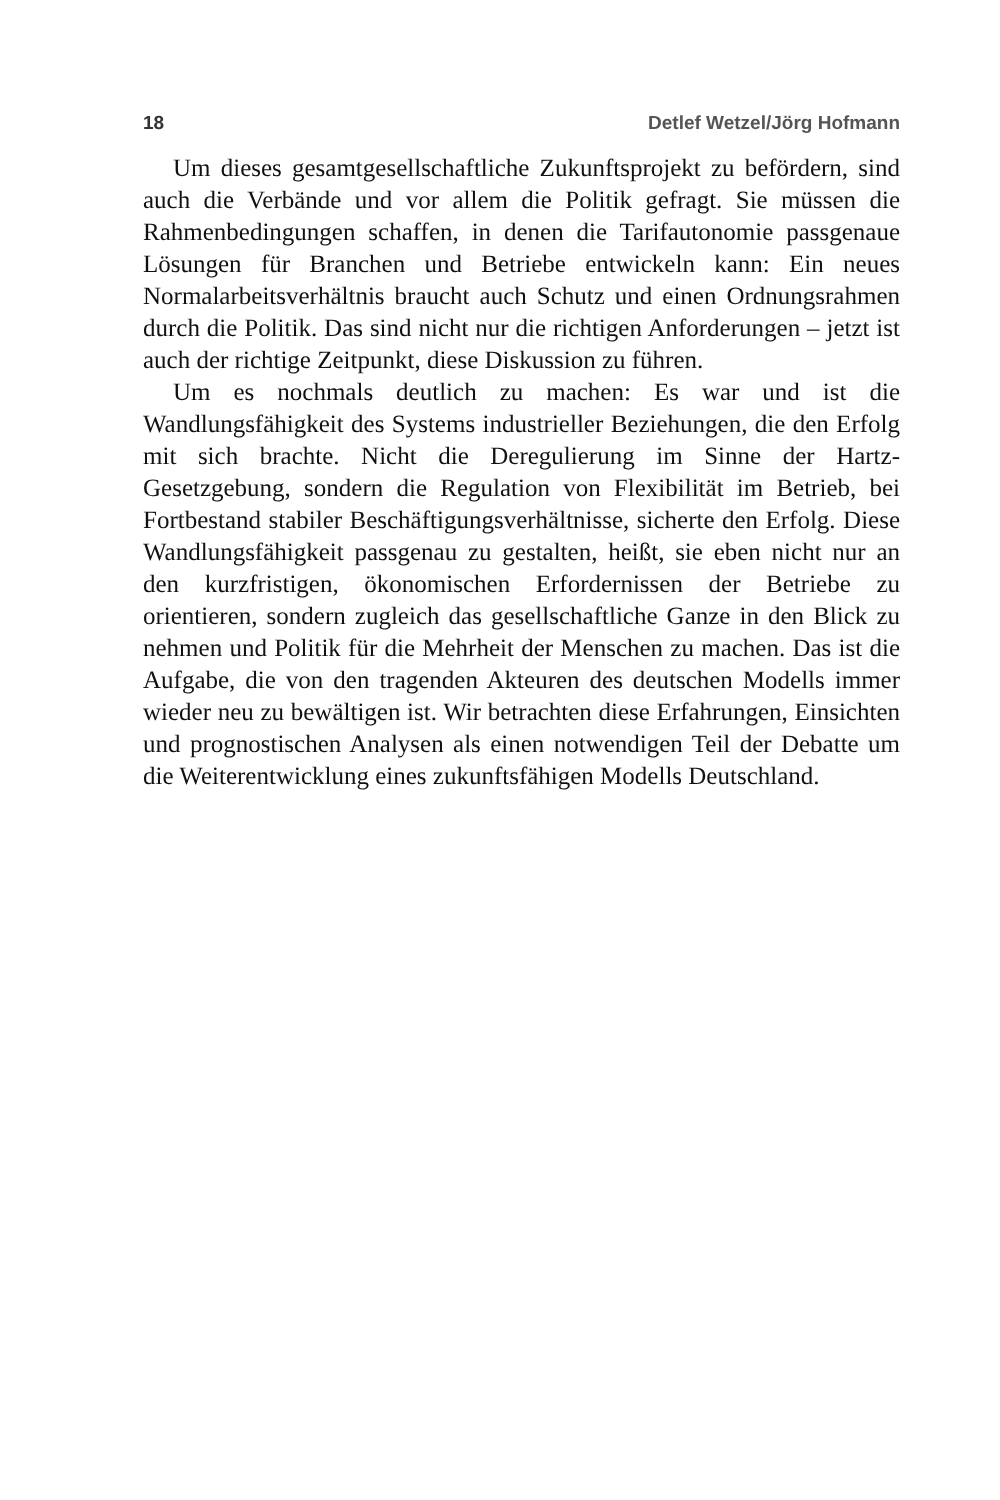18 Detlef Wetzel/Jörg Hofmann
Um dieses gesamtgesellschaftliche Zukunftsprojekt zu befördern, sind auch die Verbände und vor allem die Politik gefragt. Sie müssen die Rahmenbedingungen schaffen, in denen die Tarifautonomie passgenaue Lösungen für Branchen und Betriebe entwickeln kann: Ein neues Normalarbeitsverhältnis braucht auch Schutz und einen Ordnungsrahmen durch die Politik. Das sind nicht nur die richtigen Anforderungen – jetzt ist auch der richtige Zeitpunkt, diese Diskussion zu führen.
Um es nochmals deutlich zu machen: Es war und ist die Wandlungsfähigkeit des Systems industrieller Beziehungen, die den Erfolg mit sich brachte. Nicht die Deregulierung im Sinne der Hartz-Gesetzgebung, sondern die Regulation von Flexibilität im Betrieb, bei Fortbestand stabiler Beschäftigungsverhältnisse, sicherte den Erfolg. Diese Wandlungsfähigkeit passgenau zu gestalten, heißt, sie eben nicht nur an den kurzfristigen, ökonomischen Erfordernissen der Betriebe zu orientieren, sondern zugleich das gesellschaftliche Ganze in den Blick zu nehmen und Politik für die Mehrheit der Menschen zu machen. Das ist die Aufgabe, die von den tragenden Akteuren des deutschen Modells immer wieder neu zu bewältigen ist. Wir betrachten diese Erfahrungen, Einsichten und prognostischen Analysen als einen notwendigen Teil der Debatte um die Weiterentwicklung eines zukunftsfähigen Modells Deutschland.